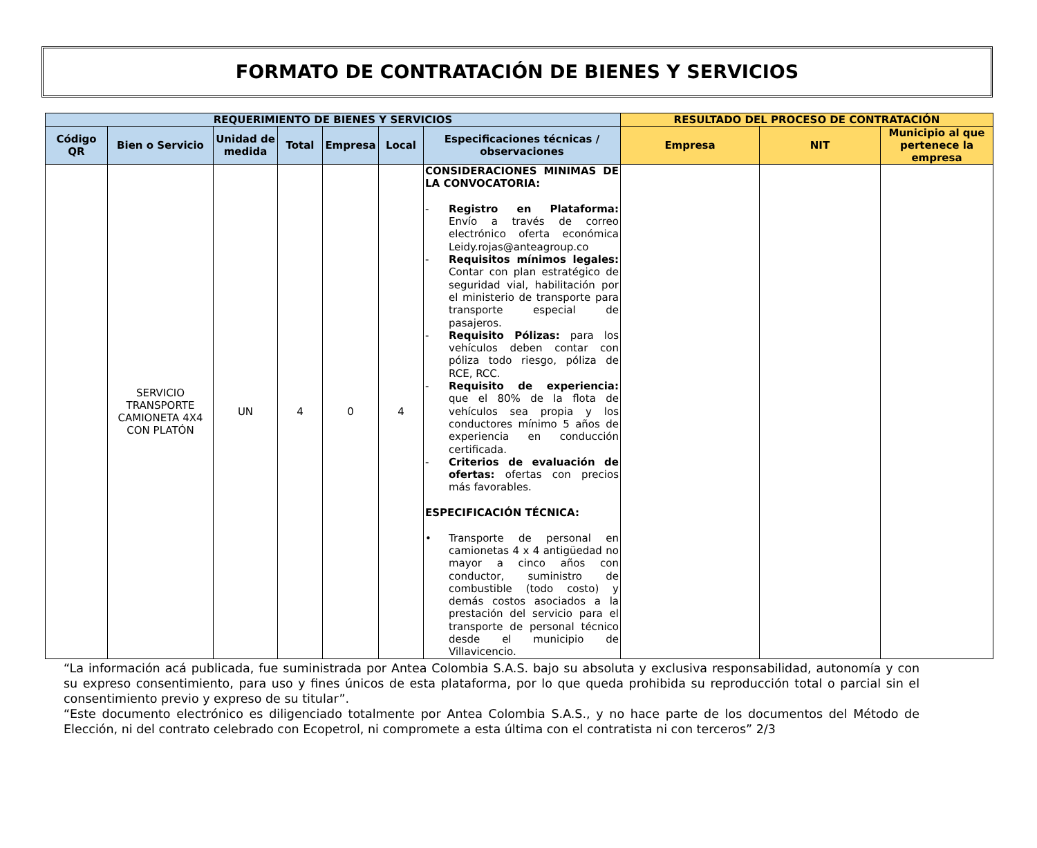FORMATO DE CONTRATACIÓN DE BIENES Y SERVICIOS
| REQUERIMIENTO DE BIENES Y SERVICIOS | | | | | | | RESULTADO DEL PROCESO DE CONTRATACIÓN | | |
| --- | --- | --- | --- | --- | --- | --- | --- | --- | --- |
| Código QR | Bien o Servicio | Unidad de medida | Total | Empresa | Local | Especificaciones técnicas / observaciones | Empresa | NIT | Municipio al que pertenece la empresa |
| | SERVICIO TRANSPORTE CAMIONETA 4X4 CON PLATÓN | UN | 4 | 0 | 4 | CONSIDERACIONES MINIMAS DE LA CONVOCATORIA: - Registro en Plataforma: Envío a través de correo electrónico oferta económica Leidy.rojas@anteagroup.co - Requisitos mínimos legales: Contar con plan estratégico de seguridad vial, habilitación por el ministerio de transporte para transporte especial de pasajeros. - Requisito Pólizas: para los vehículos deben contar con póliza todo riesgo, póliza de RCE, RCC. - Requisito de experiencia: que el 80% de la flota de vehículos sea propia y los conductores mínimo 5 años de experiencia en conducción certificada. - Criterios de evaluación de ofertas: ofertas con precios más favorables. ESPECIFICACIÓN TÉCNICA: • Transporte de personal en camionetas 4 x 4 antigüedad no mayor a cinco años con conductor, suministro de combustible (todo costo) y demás costos asociados a la prestación del servicio para el transporte de personal técnico desde el municipio de Villavicencio. | | | |
“La información acá publicada, fue suministrada por Antea Colombia S.A.S. bajo su absoluta y exclusiva responsabilidad, autonomía y con su expreso consentimiento, para uso y fines únicos de esta plataforma, por lo que queda prohibida su reproducción total o parcial sin el consentimiento previo y expreso de su titular”.
“Este documento electrónico es diligenciado totalmente por Antea Colombia S.A.S., y no hace parte de los documentos del Método de Elección, ni del contrato celebrado con Ecopetrol, ni compromete a esta última con el contratista ni con terceros” 2/3